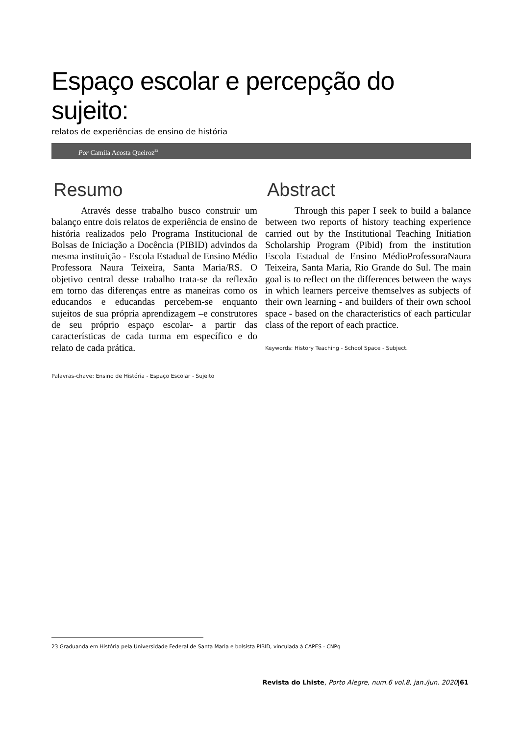Espaço escolar e percepção do sujeito:
relatos de experiências de ensino de história
Por Camila Acosta Queiroz<sup>23</sup>
Resumo
Através desse trabalho busco construir um balanço entre dois relatos de experiência de ensino de história realizados pelo Programa Institucional de Bolsas de Iniciação a Docência (PIBID) advindos da mesma instituição - Escola Estadual de Ensino Médio Professora Naura Teixeira, Santa Maria/RS. O objetivo central desse trabalho trata-se da reflexão em torno das diferenças entre as maneiras como os educandos e educandas percebem-se enquanto sujeitos de sua própria aprendizagem –e construtores de seu próprio espaço escolar- a partir das características de cada turma em específico e do relato de cada prática.
Palavras-chave: Ensino de História - Espaço Escolar - Sujeito
Abstract
Through this paper I seek to build a balance between two reports of history teaching experience carried out by the Institutional Teaching Initiation Scholarship Program (Pibid) from the institution Escola Estadual de Ensino MédioProfessoraNaura Teixeira, Santa Maria, Rio Grande do Sul. The main goal is to reflect on the differences between the ways in which learners perceive themselves as subjects of their own learning - and builders of their own school space - based on the characteristics of each particular class of the report of each practice.
Keywords: History Teaching - School Space - Subject.
23 Graduanda em História pela Universidade Federal de Santa Maria e bolsista PIBID, vinculada à CAPES - CNPq
Revista do Lhiste, Porto Alegre, num.6 vol.8, jan./jun. 2020|61